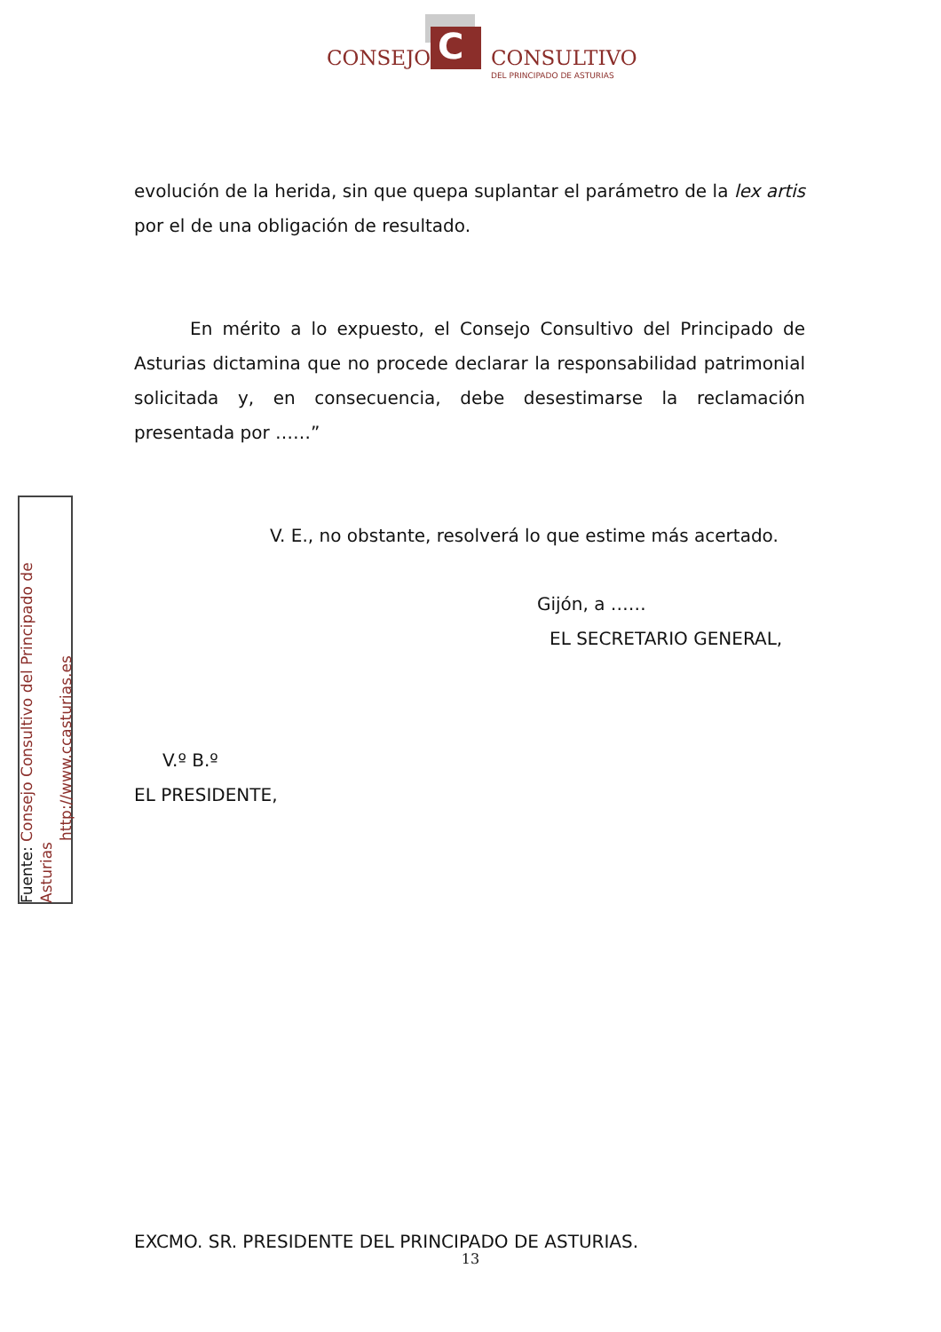C
CONSEJO CONSULTIVO
DEL PRINCIPADO DE ASTURIAS
Fuente: Consejo Consultivo del Principado de Asturias
http://www.ccasturias.es
evolución de la herida, sin que quepa suplantar el parámetro de la lex artis por el de una obligación de resultado.
En mérito a lo expuesto, el Consejo Consultivo del Principado de Asturias dictamina que no procede declarar la responsabilidad patrimonial solicitada y, en consecuencia, debe desestimarse la reclamación presentada por ……”
V. E., no obstante, resolverá lo que estime más acertado.
Gijón, a ……
EL SECRETARIO GENERAL,
V.º B.º
EL PRESIDENTE,
EXCMO. SR. PRESIDENTE DEL PRINCIPADO DE ASTURIAS.
13